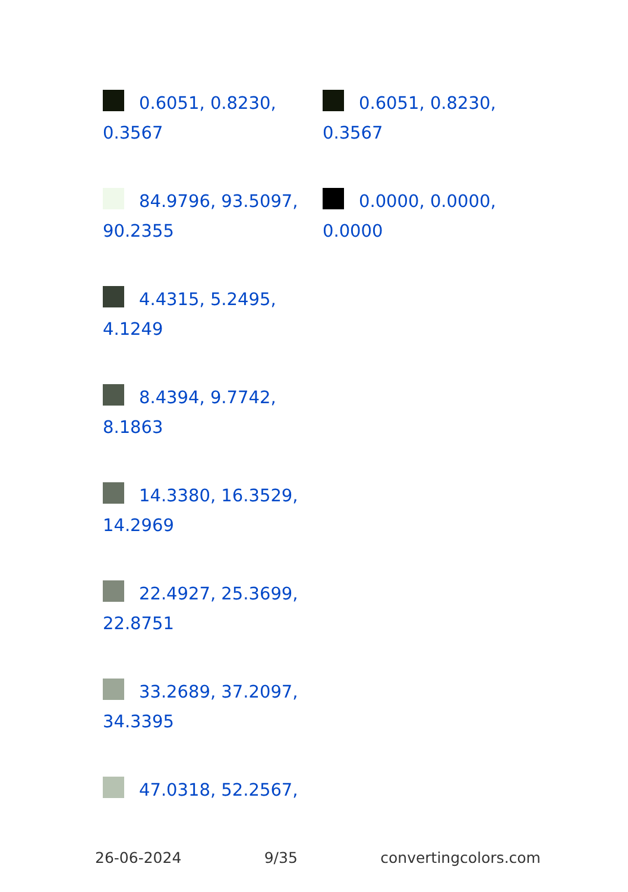0.6051, 0.8230, 0.3567 0.6051, 0.8230, 0.3567
84.9796, 93.5097, 90.2355
0.0000, 0.0000, 0.0000
4.4315, 5.2495, 4.1249
8.4394, 9.7742, 8.1863
14.3380, 16.3529, 14.2969
22.4927, 25.3699, 22.8751
33.2689, 37.2097, 34.3395
47.0318, 52.2567,
26-06-2024 9/35 convertingcolors.com